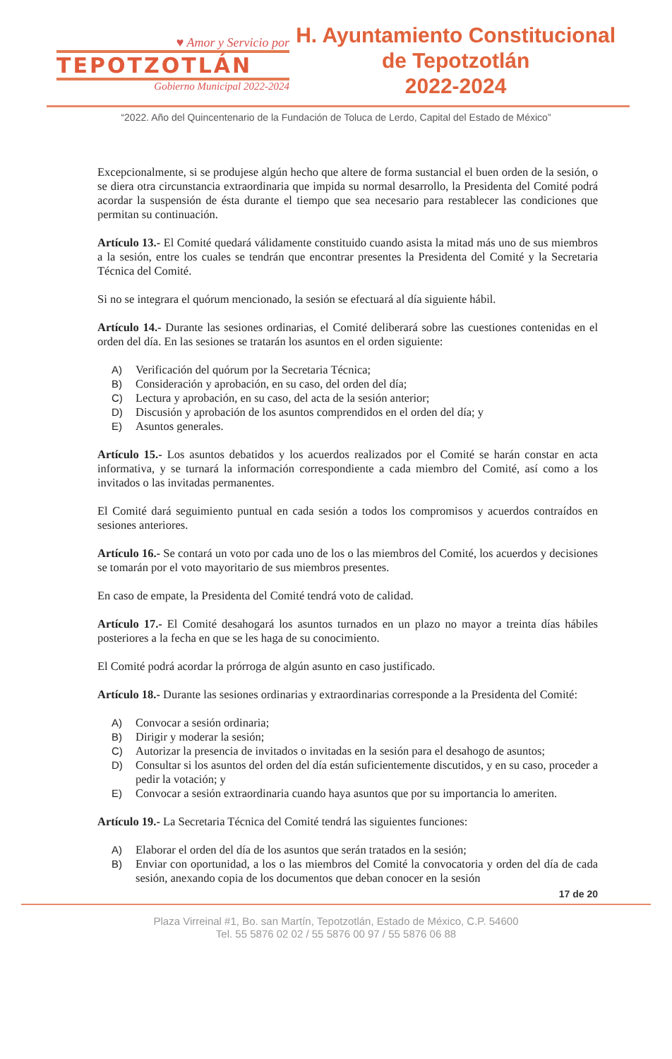♥ Amor y Servicio por
TEPOTZOTLÁN
Gobierno Municipal 2022-2024
H. Ayuntamiento Constitucional
de Tepotzotlán
2022-2024
“2022. Año del Quincentenario de la Fundación de Toluca de Lerdo, Capital del Estado de México”
Excepcionalmente, si se produjese algún hecho que altere de forma sustancial el buen orden de la sesión, o se diera otra circunstancia extraordinaria que impida su normal desarrollo, la Presidenta del Comité podrá acordar la suspensión de ésta durante el tiempo que sea necesario para restablecer las condiciones que permitan su continuación.
Artículo 13.- El Comité quedará válidamente constituido cuando asista la mitad más uno de sus miembros a la sesión, entre los cuales se tendrán que encontrar presentes la Presidenta del Comité y la Secretaria Técnica del Comité.
Si no se integrara el quórum mencionado, la sesión se efectuará al día siguiente hábil.
Artículo 14.- Durante las sesiones ordinarias, el Comité deliberará sobre las cuestiones contenidas en el orden del día. En las sesiones se tratarán los asuntos en el orden siguiente:
A) Verificación del quórum por la Secretaria Técnica;
B) Consideración y aprobación, en su caso, del orden del día;
C) Lectura y aprobación, en su caso, del acta de la sesión anterior;
D) Discusión y aprobación de los asuntos comprendidos en el orden del día; y
E) Asuntos generales.
Artículo 15.- Los asuntos debatidos y los acuerdos realizados por el Comité se harán constar en acta informativa, y se turnará la información correspondiente a cada miembro del Comité, así como a los invitados o las invitadas permanentes.
El Comité dará seguimiento puntual en cada sesión a todos los compromisos y acuerdos contraídos en sesiones anteriores.
Artículo 16.- Se contará un voto por cada uno de los o las miembros del Comité, los acuerdos y decisiones se tomarán por el voto mayoritario de sus miembros presentes.
En caso de empate, la Presidenta del Comité tendrá voto de calidad.
Artículo 17.- El Comité desahogará los asuntos turnados en un plazo no mayor a treinta días hábiles posteriores a la fecha en que se les haga de su conocimiento.
El Comité podrá acordar la prórroga de algún asunto en caso justificado.
Artículo 18.- Durante las sesiones ordinarias y extraordinarias corresponde a la Presidenta del Comité:
A) Convocar a sesión ordinaria;
B) Dirigir y moderar la sesión;
C) Autorizar la presencia de invitados o invitadas en la sesión para el desahogo de asuntos;
D) Consultar si los asuntos del orden del día están suficientemente discutidos, y en su caso, proceder a pedir la votación; y
E) Convocar a sesión extraordinaria cuando haya asuntos que por su importancia lo ameriten.
Artículo 19.- La Secretaria Técnica del Comité tendrá las siguientes funciones:
A) Elaborar el orden del día de los asuntos que serán tratados en la sesión;
B) Enviar con oportunidad, a los o las miembros del Comité la convocatoria y orden del día de cada sesión, anexando copia de los documentos que deban conocer en la sesión
17 de 20
Plaza Virreinal #1, Bo. san Martín, Tepotzotlán, Estado de México, C.P. 54600
Tel. 55 5876 02 02 / 55 5876 00 97 / 55 5876 06 88